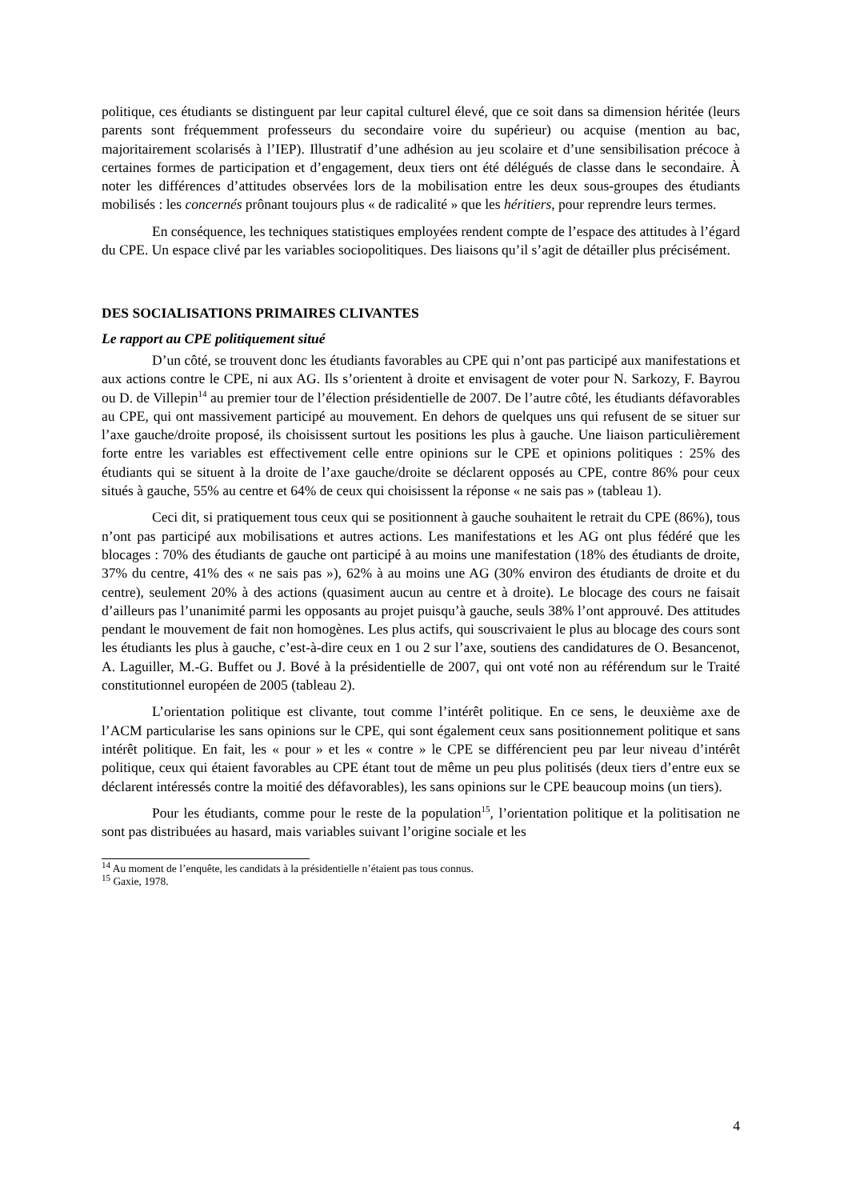politique, ces étudiants se distinguent par leur capital culturel élevé, que ce soit dans sa dimension héritée (leurs parents sont fréquemment professeurs du secondaire voire du supérieur) ou acquise (mention au bac, majoritairement scolarisés à l’IEP). Illustratif d’une adhésion au jeu scolaire et d’une sensibilisation précoce à certaines formes de participation et d’engagement, deux tiers ont été délégués de classe dans le secondaire. À noter les différences d’attitudes observées lors de la mobilisation entre les deux sous-groupes des étudiants mobilisés : les concernés prônant toujours plus « de radicalité » que les héritiers, pour reprendre leurs termes.
En conséquence, les techniques statistiques employées rendent compte de l’espace des attitudes à l’égard du CPE. Un espace clivé par les variables sociopolitiques. Des liaisons qu’il s’agit de détailler plus précisément.
DES SOCIALISATIONS PRIMAIRES CLIVANTES
Le rapport au CPE politiquement situé
D’un côté, se trouvent donc les étudiants favorables au CPE qui n’ont pas participé aux manifestations et aux actions contre le CPE, ni aux AG. Ils s’orientent à droite et envisagent de voter pour N. Sarkozy, F. Bayrou ou D. de Villepin<sup>14</sup> au premier tour de l’élection présidentielle de 2007. De l’autre côté, les étudiants défavorables au CPE, qui ont massivement participé au mouvement. En dehors de quelques uns qui refusent de se situer sur l’axe gauche/droite proposé, ils choisissent surtout les positions les plus à gauche. Une liaison particulièrement forte entre les variables est effectivement celle entre opinions sur le CPE et opinions politiques : 25% des étudiants qui se situent à la droite de l’axe gauche/droite se déclarent opposés au CPE, contre 86% pour ceux situés à gauche, 55% au centre et 64% de ceux qui choisissent la réponse « ne sais pas » (tableau 1).
Ceci dit, si pratiquement tous ceux qui se positionnent à gauche souhaitent le retrait du CPE (86%), tous n’ont pas participé aux mobilisations et autres actions. Les manifestations et les AG ont plus fédéré que les blocages : 70% des étudiants de gauche ont participé à au moins une manifestation (18% des étudiants de droite, 37% du centre, 41% des « ne sais pas »), 62% à au moins une AG (30% environ des étudiants de droite et du centre), seulement 20% à des actions (quasiment aucun au centre et à droite). Le blocage des cours ne faisait d’ailleurs pas l’unanimité parmi les opposants au projet puisqu’à gauche, seuls 38% l’ont approuvé. Des attitudes pendant le mouvement de fait non homogènes. Les plus actifs, qui souscrivaient le plus au blocage des cours sont les étudiants les plus à gauche, c’est-à-dire ceux en 1 ou 2 sur l’axe, soutiens des candidatures de O. Besancenot, A. Laguiller, M.-G. Buffet ou J. Bové à la présidentielle de 2007, qui ont voté non au référendum sur le Traité constitutionnel européen de 2005 (tableau 2).
L’orientation politique est clivante, tout comme l’intérêt politique. En ce sens, le deuxième axe de l’ACM particularise les sans opinions sur le CPE, qui sont également ceux sans positionnement politique et sans intérêt politique. En fait, les « pour » et les « contre » le CPE se différencient peu par leur niveau d’intérêt politique, ceux qui étaient favorables au CPE étant tout de même un peu plus politisés (deux tiers d’entre eux se déclarent intéressés contre la moitié des défavorables), les sans opinions sur le CPE beaucoup moins (un tiers).
Pour les étudiants, comme pour le reste de la population<sup>15</sup>, l’orientation politique et la politisation ne sont pas distribuées au hasard, mais variables suivant l’origine sociale et les
<sup>14</sup> Au moment de l’enquête, les candidats à la présidentielle n’étaient pas tous connus.
<sup>15</sup> Gaxie, 1978.
4